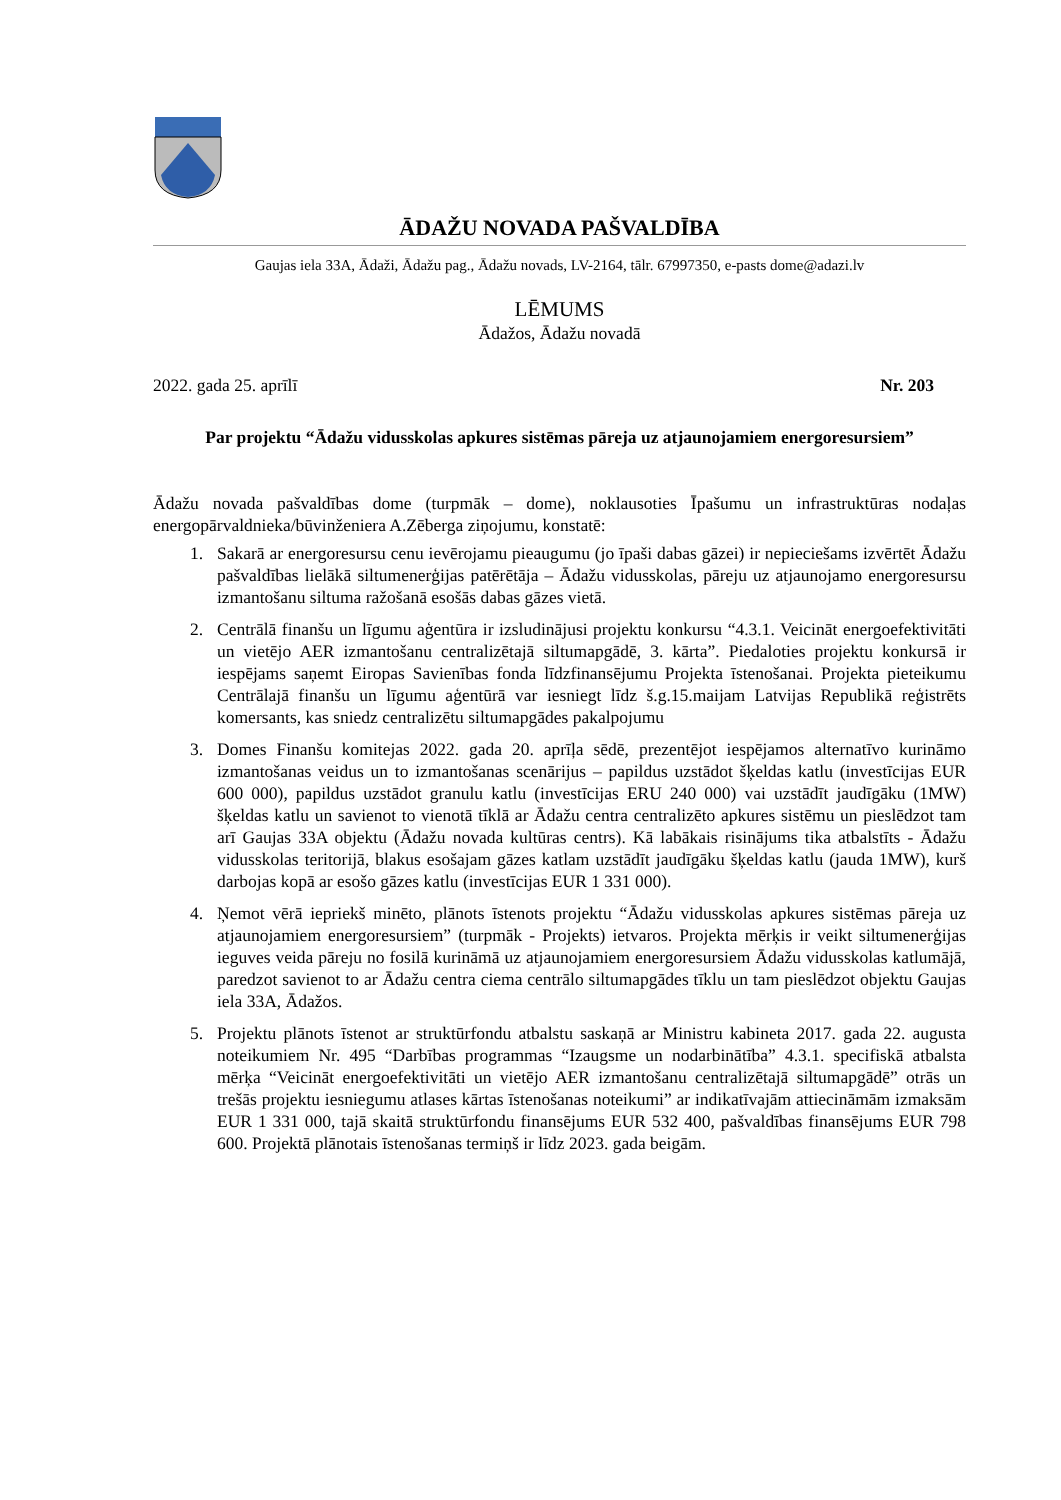ĀDAŽU NOVADA PAŠVALDĪBA
Gaujas iela 33A, Ādaži, Ādažu pag., Ādažu novads, LV-2164, tālr. 67997350, e-pasts dome@adazi.lv
LĒMUMS
Ādažos, Ādažu novadā
2022. gada 25. aprīlī Nr. 203
Par projektu “Ādažu vidusskolas apkures sistēmas pāreja uz atjaunojamiem energoresursiem”
Ādažu novada pašvaldības dome (turpmāk – dome), noklausoties Īpašumu un infrastruktūras nodaļas energopārvaldnieka/būvinženiera A.Zēberga ziņojumu, konstatē:
1. Sakarā ar energoresursu cenu ievērojamu pieaugumu (jo īpaši dabas gāzei) ir nepieciešams izvērtēt Ādažu pašvaldības lielākā siltumenerģijas patērētāja – Ādažu vidusskolas, pāreju uz atjaunojamo energoresursu izmantošanu siltuma ražošanā esošās dabas gāzes vietā.
2. Centrālā finanšu un līgumu aģentūra ir izsludinājusi projektu konkursu “4.3.1. Veicināt energoefektivitāti un vietējo AER izmantošanu centralizētajā siltumapgādē, 3. kārta”. Piedaloties projektu konkursā ir iespējams saņemt Eiropas Savienības fonda līdzfinansējumu Projekta īstenošanai. Projekta pieteikumu Centrālajā finanšu un līgumu aģentūrā var iesniegt līdz š.g.15.maijam Latvijas Republikā reģistrēts komersants, kas sniedz centralizētu siltumapgādes pakalpojumu
3. Domes Finanšu komitejas 2022. gada 20. aprīļa sēdē, prezentējot iespējamos alternatīvo kurināmo izmantošanas veidus un to izmantošanas scenārijus – papildus uzstādot šķeldas katlu (investīcijas EUR 600 000), papildus uzstādot granulu katlu (investīcijas ERU 240 000) vai uzstādīt jaudīgāku (1MW) šķeldas katlu un savienot to vienotā tīklā ar Ādažu centra centralizēto apkures sistēmu un pieslēdzot tam arī Gaujas 33A objektu (Ādažu novada kultūras centrs). Kā labākais risinājums tika atbalstīts - Ādažu vidusskolas teritorijā, blakus esošajam gāzes katlam uzstādīt jaudīgāku šķeldas katlu (jauda 1MW), kurš darbojas kopā ar esošo gāzes katlu (investīcijas EUR 1 331 000).
4. Ņemot vērā iepriekš minēto, plānots īstenots projektu “Ādažu vidusskolas apkures sistēmas pāreja uz atjaunojamiem energoresursiem” (turpmāk - Projekts) ietvaros. Projekta mērķis ir veikt siltumenerģijas ieguves veida pāreju no fosilā kurināmā uz atjaunojamiem energoresursiem Ādažu vidusskolas katlumājā, paredzot savienot to ar Ādažu centra ciema centrālo siltumapgādes tīklu un tam pieslēdzot objektu Gaujas iela 33A, Ādažos.
5. Projektu plānots īstenot ar struktūrfondu atbalstu saskaņā ar Ministru kabineta 2017. gada 22. augusta noteikumiem Nr. 495 “Darbības programmas “Izaugsme un nodarbinātība” 4.3.1. specifiskā atbalsta mērķa “Veicināt energoefektivitāti un vietējo AER izmantošanu centralizētajā siltumapgādē” otrās un trešās projektu iesniegumu atlases kārtas īstenošanas noteikumi” ar indikatīvajām attiecināmām izmaksām EUR 1 331 000, tajā skaitā struktūrfondu finansējums EUR 532 400, pašvaldības finansējums EUR 798 600. Projektā plānotais īstenošanas termiņš ir līdz 2023. gada beigām.